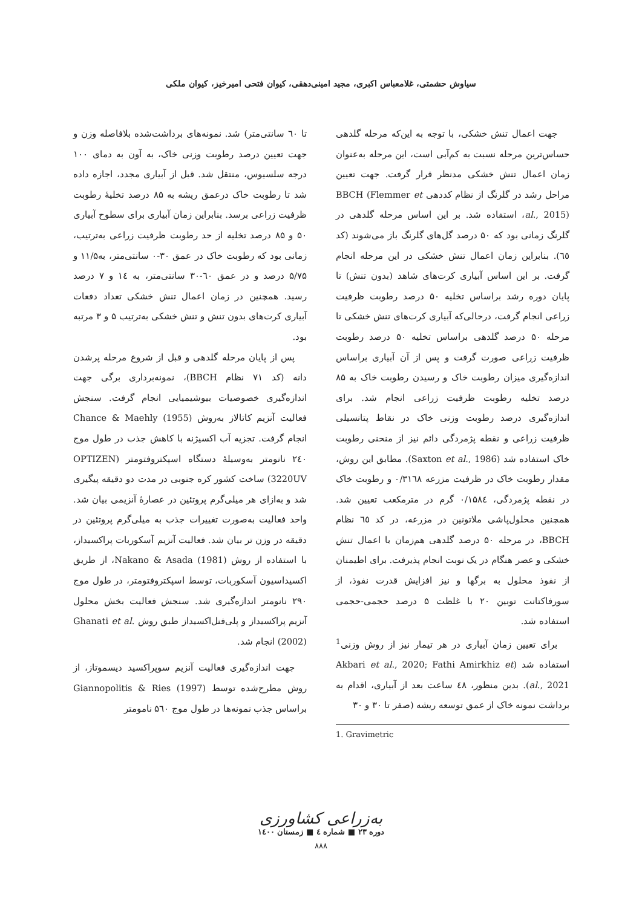سیاوش حشمتی، غلامعباس اکبری، مجید امینی‌دهقی، کیوان فتحی امیرخیز، کیوان ملکی
جهت اعمال تنش خشکی، با توجه به این‌که مرحله گلدهی حساس‌ترین مرحله نسبت به کم‌آبی است، این مرحله به‌عنوان زمان اعمال تنش خشکی مدنظر قرار گرفت. جهت تعیین مراحل رشد در گلرنگ از نظام کددهی BBCH (Flemmer et al., 2015)، استفاده شد. بر این اساس مرحله گلدهی در گلرنگ زمانی بود که ۵۰ درصد گل‌های گلرنگ باز می‌شوند (کد ٦٥). بنابراین زمان اعمال تنش خشکی در این مرحله انجام گرفت. بر این اساس آبیاری کرت‌های شاهد (بدون تنش) تا پایان دوره رشد براساس تخلیه ۵۰ درصد رطوبت ظرفیت زراعی انجام گرفت، درحالی‌که آبیاری کرت‌های تنش خشکی تا مرحله ۵۰ درصد گلدهی براساس تخلیه ۵۰ درصد رطوبت ظرفیت زراعی صورت گرفت و پس از آن آبیاری براساس اندازه‌گیری میزان رطوبت خاک و رسیدن رطوبت خاک به ۸۵ درصد تخلیه رطوبت ظرفیت زراعی انجام شد. برای اندازه‌گیری درصد رطوبت وزنی خاک در نقاط پتانسیلی ظرفیت زراعی و نقطه پژمردگی دائم نیز از منحنی رطوبت خاک استفاده شد (Saxton et al., 1986). مطابق این روش، مقدار رطوبت خاک در ظرفیت مزرعه ۰/۳۱٦۸ و رطوبت خاک در نقطه پژمردگی، ۰/۱۵۸٤ گرم در مترمکعب تعیین شد. همچنین محلول‌پاشی ملاتونین در مزرعه، در کد ٦٥ نظام BBCH، در مرحله ۵۰ درصد گلدهی هم‌زمان با اعمال تنش خشکی و عصر هنگام در یک نوبت انجام پذیرفت. برای اطیمنان از نفوذ محلول به برگها و نیز افزایش قدرت نفوذ، از سورفاکتانت توبین ۲۰ با غلظت ۵ درصد حجمی-حجمی استفاده شد.
برای تعیین زمان آبیاری در هر تیمار نیز از روش وزنی<sup>1</sup> استفاده شد (Akbari et al., 2020; Fathi Amirkhiz et al., 2021). بدین منظور، ٤۸ ساعت بعد از آبیاری، اقدام به برداشت نمونه خاک از عمق توسعه ریشه (صفر تا ۳۰ و ۳۰
1. Gravimetric
تا ٦۰ سانتی‌متر) شد. نمونه‌های برداشت‌شده بلافاصله وزن و جهت تعیین درصد رطوبت وزنی خاک، به آون به دمای ۱۰۰ درجه سلسیوس، منتقل شد. قبل از آبیاری مجدد، اجازه داده شد تا رطوبت خاک درعمق ریشه به ۸۵ درصد تخلیهٔ رطوبت ظرفیت زراعی برسد. بنابراین زمان آبیاری برای سطوح آبیاری ۵۰ و ۸۵ درصد تخلیه از حد رطوبت ظرفیت زراعی به‌ترتیب، زمانی بود که رطوبت خاک در عمق ۳۰-۰ سانتی‌متر، به۱۱/۵ و ۵/۷۵ درصد و در عمق ٦۰-۳۰ سانتی‌متر، به ۱٤ و ۷ درصد رسید. همچنین در زمان اعمال تنش خشکی تعداد دفعات آبیاری کرت‌های بدون تنش و تنش خشکی به‌ترتیب ۵ و ۳ مرتبه بود.
پس از پایان مرحله گلدهی و قبل از شروع مرحله پرشدن دانه (کد ۷۱ نظام BBCH)، نمونه‌برداری برگی جهت اندازه‌گیری خصوصیات بیوشیمیایی انجام گرفت. سنجش فعالیت آنزیم کاتالاز به‌روش Chance & Maehly (1955) انجام گرفت. تجزیه آب اکسیژنه با کاهش جذب در طول موج ۲٤۰ نانومتر به‌وسیلهٔ دستگاه اسپکتروفتومتر (OPTIZEN 3220UV) ساخت کشور کره جنوبی در مدت دو دقیقه پیگیری شد و به‌ازای هر میلی‌گرم پروتئین در عصارهٔ آنزیمی بیان شد. واحد فعالیت به‌صورت تغییرات جذب به میلی‌گرم پروتئین در دقیقه در وزن تر بیان شد. فعالیت آنزیم آسکوربات پراکسیداز، با استفاده از روش Nakano & Asada (1981)، از طریق اکسیداسیون آسکوربات، توسط اسپکتروفتومتر، در طول موج ۲۹۰ نانومتر اندازه‌گیری شد. سنجش فعالیت بخش محلول آنزیم پراکسیداز و پلی‌فنل‌اکسیداز طبق روش Ghanati et al. (2002) انجام شد.
جهت اندازه‌گیری فعالیت آنزیم سوپراکسید دیسموتاز، از روش مطرح‌شده توسط Giannopolitis & Ries (1997) براساس جذب نمونه‌ها در طول موج ۵٦۰ نامومتر
به‌زراعی کشاورزی
دوره ۲۳ ■ شماره ٤ ■ زمستان ۱٤۰۰
۸۸۸